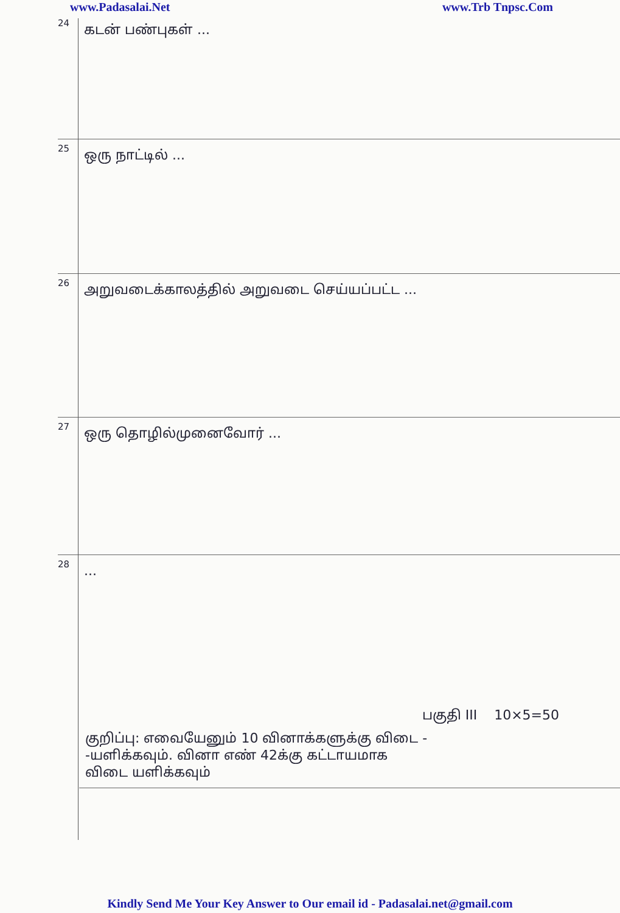www.Padasalai.Net www.Trb Tnpsc.Com
24
கடன் பண்புகள் ...
25
ஒரு நாட்டில் ...
26
அறுவடைக்காலத்தில் அறுவடை செய்யப்பட்ட ...
27
ஒரு தொழில்முனைவோர் ...
28
...
பகுதி III 10×5=50
குறிப்பு: எவையேனும் 10 வினாக்களுக்கு விடை -
-யளிக்கவும். வினா எண் 42க்கு கட்டாயமாக
விடை யளிக்கவும்
Kindly Send Me Your Key Answer to Our email id - Padasalai.net@gmail.com